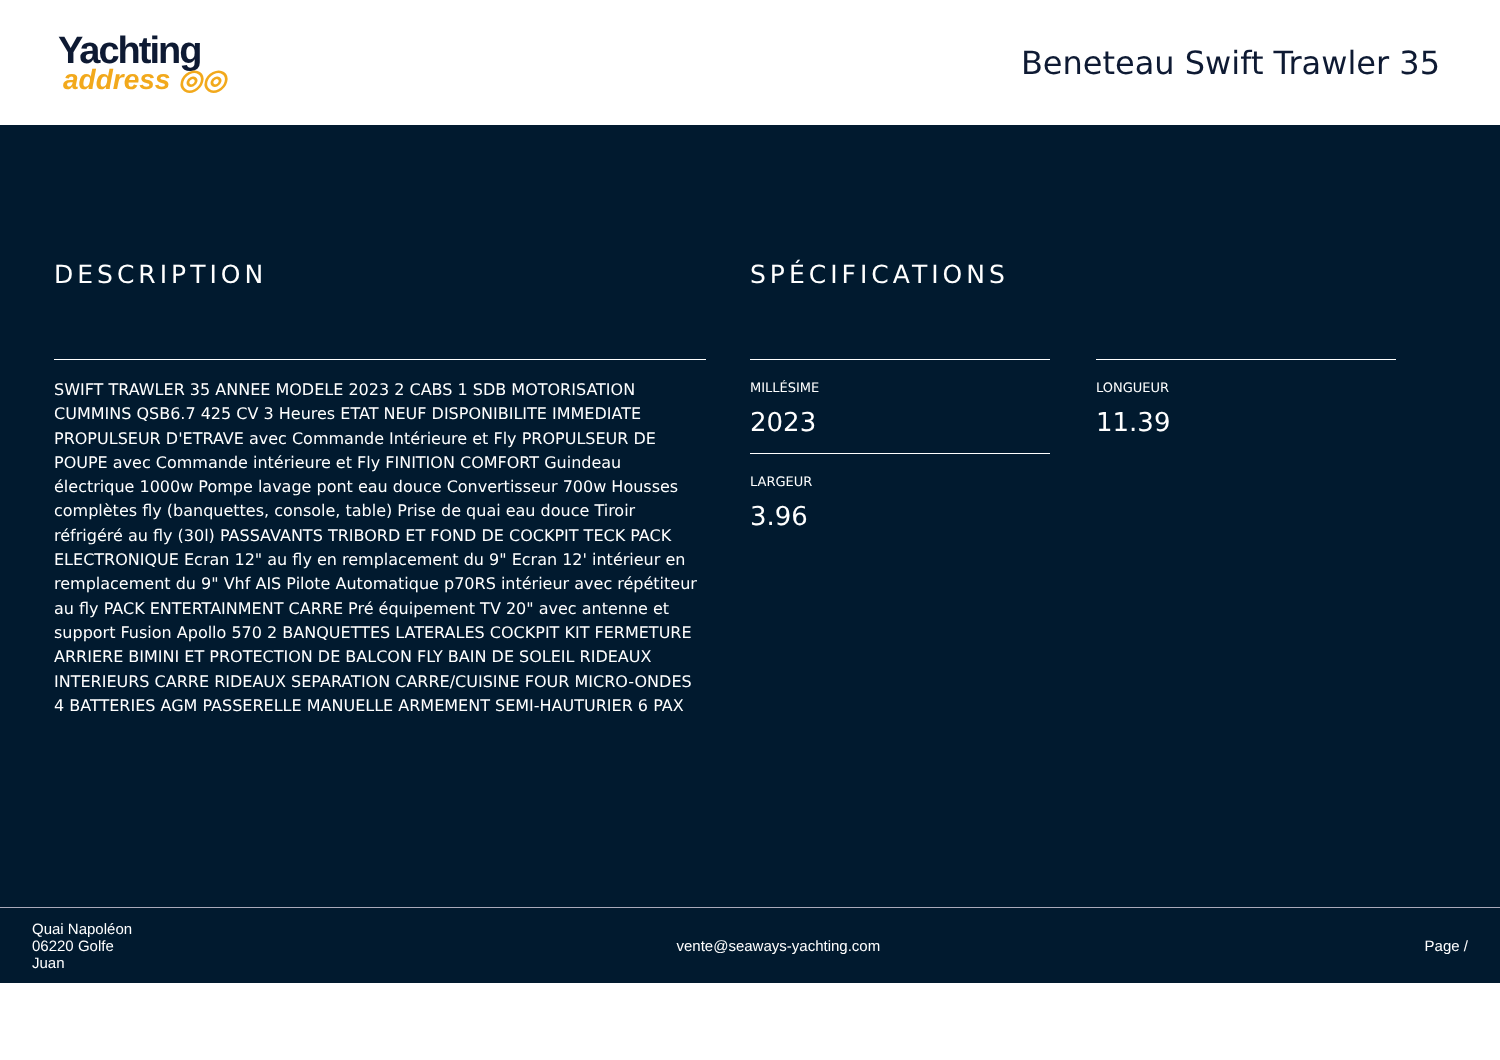Yachting
address ◎◎
Beneteau Swift Trawler 35
DESCRIPTION
SWIFT TRAWLER 35 ANNEE MODELE 2023 2 CABS 1 SDB MOTORISATION CUMMINS QSB6.7 425 CV 3 Heures ETAT NEUF DISPONIBILITE IMMEDIATE PROPULSEUR D'ETRAVE avec Commande Intérieure et Fly PROPULSEUR DE POUPE avec Commande intérieure et Fly FINITION COMFORT Guindeau électrique 1000w Pompe lavage pont eau douce Convertisseur 700w Housses complètes fly (banquettes, console, table) Prise de quai eau douce Tiroir réfrigéré au fly (30l) PASSAVANTS TRIBORD ET FOND DE COCKPIT TECK PACK ELECTRONIQUE Ecran 12" au fly en remplacement du 9" Ecran 12' intérieur en remplacement du 9" Vhf AIS Pilote Automatique p70RS intérieur avec répétiteur au fly PACK ENTERTAINMENT CARRE Pré équipement TV 20" avec antenne et support Fusion Apollo 570 2 BANQUETTES LATERALES COCKPIT KIT FERMETURE ARRIERE BIMINI ET PROTECTION DE BALCON FLY BAIN DE SOLEIL RIDEAUX INTERIEURS CARRE RIDEAUX SEPARATION CARRE/CUISINE FOUR MICRO-ONDES 4 BATTERIES AGM PASSERELLE MANUELLE ARMEMENT SEMI-HAUTURIER 6 PAX
SPÉCIFICATIONS
MILLÉSIME
2023
LARGEUR
3.96
LONGUEUR
11.39
Quai Napoléon
06220 Golfe
Juan
vente@seaways-yachting.com Page /